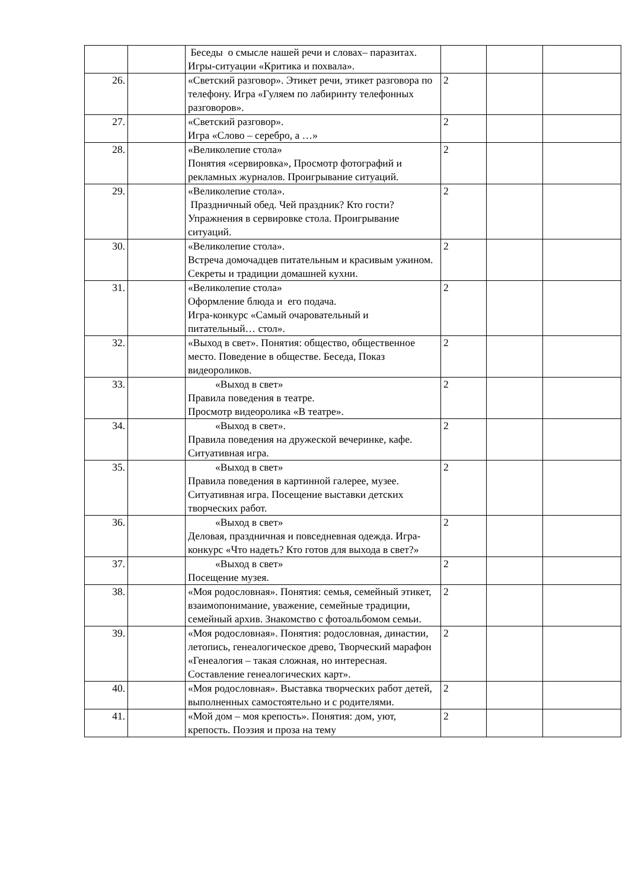| | | Беседы о смысле нашей речи и словах– паразитах. Игры-ситуации «Критика и похвала». | | | |
| 26. | | «Светский разговор». Этикет речи, этикет разговора по телефону. Игра «Гуляем по лабиринту телефонных разговоров». | 2 | | |
| 27. | | «Светский разговор». Игра «Слово – серебро, а …» | 2 | | |
| 28. | | «Великолепие стола» Понятия «сервировка», Просмотр фотографий и рекламных журналов. Проигрывание ситуаций. | 2 | | |
| 29. | | «Великолепие стола». Праздничный обед. Чей праздник? Кто гости? Упражнения в сервировке стола. Проигрывание ситуаций. | 2 | | |
| 30. | | «Великолепие стола». Встреча домочадцев питательным и красивым ужином. Секреты и традиции домашней кухни. | 2 | | |
| 31. | | «Великолепие стола» Оформление блюда и его подача. Игра-конкурс «Самый очаровательный и питательный… стол». | 2 | | |
| 32. | | «Выход в свет». Понятия: общество, общественное место. Поведение в обществе. Беседа, Показ видеороликов. | 2 | | |
| 33. | | «Выход в свет» Правила поведения в театре. Просмотр видеоролика «В театре». | 2 | | |
| 34. | | «Выход в свет». Правила поведения на дружеской вечеринке, кафе. Ситуативная игра. | 2 | | |
| 35. | | «Выход в свет» Правила поведения в картинной галерее, музее. Ситуативная игра. Посещение выставки детских творческих работ. | 2 | | |
| 36. | | «Выход в свет» Деловая, праздничная и повседневная одежда. Игра-конкурс «Что надеть? Кто готов для выхода в свет?» | 2 | | |
| 37. | | «Выход в свет» Посещение музея. | 2 | | |
| 38. | | «Моя родословная». Понятия: семья, семейный этикет, взаимопонимание, уважение, семейные традиции, семейный архив. Знакомство с фотоальбомом семьи. | 2 | | |
| 39. | | «Моя родословная». Понятия: родословная, династии, летопись, генеалогическое древо, Творческий марафон «Генеалогия – такая сложная, но интересная. Составление генеалогических карт». | 2 | | |
| 40. | | «Моя родословная». Выставка творческих работ детей, выполненных самостоятельно и с родителями. | 2 | | |
| 41. | | «Мой дом – моя крепость». Понятия: дом, уют, крепость. Поэзия и проза на тему | 2 | | |